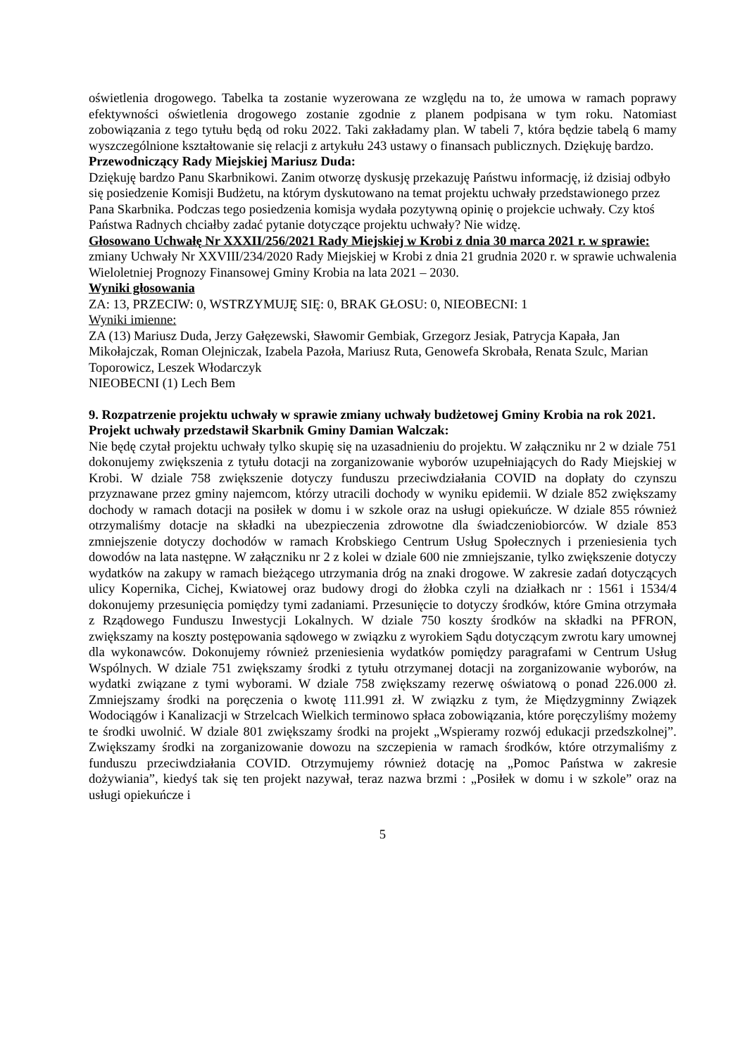oświetlenia drogowego. Tabelka ta zostanie wyzerowana ze względu na to, że umowa w ramach poprawy efektywności oświetlenia drogowego zostanie zgodnie z planem podpisana w tym roku. Natomiast zobowiązania z tego tytułu będą od roku 2022. Taki zakładamy plan. W tabeli 7, która będzie tabelą 6 mamy wyszczególnione kształtowanie się relacji z artykułu 243 ustawy o finansach publicznych. Dziękuję bardzo.
Przewodniczący Rady Miejskiej Mariusz Duda:
Dziękuję bardzo Panu Skarbnikowi. Zanim otworzę dyskusję przekazuję Państwu informację, iż dzisiaj odbyło się posiedzenie Komisji Budżetu, na którym dyskutowano na temat projektu uchwały przedstawionego przez Pana Skarbnika. Podczas tego posiedzenia komisja wydała pozytywną opinię o projekcie uchwały. Czy ktoś Państwa Radnych chciałby zadać pytanie dotyczące projektu uchwały? Nie widzę.
Głosowano Uchwałę Nr XXXII/256/2021 Rady Miejskiej w Krobi z dnia 30 marca 2021 r. w sprawie: zmiany Uchwały Nr XXVIII/234/2020 Rady Miejskiej w Krobi z dnia 21 grudnia 2020 r. w sprawie uchwalenia Wieloletniej Prognozy Finansowej Gminy Krobia na lata 2021 – 2030.
Wyniki głosowania
ZA: 13, PRZECIW: 0, WSTRZYMUJĘ SIĘ: 0, BRAK GŁOSU: 0, NIEOBECNI: 1
Wyniki imienne:
ZA (13) Mariusz Duda, Jerzy Gałęzewski, Sławomir Gembiak, Grzegorz Jesiak, Patrycja Kapała, Jan Mikołajczak, Roman Olejniczak, Izabela Pazoła, Mariusz Ruta, Genowefa Skrobała, Renata Szulc, Marian Toporowicz, Leszek Włodarczyk
NIEOBECNI (1) Lech Bem
9. Rozpatrzenie projektu uchwały w sprawie zmiany uchwały budżetowej Gminy Krobia na rok 2021.
Projekt uchwały przedstawił Skarbnik Gminy Damian Walczak:
Nie będę czytał projektu uchwały tylko skupię się na uzasadnieniu do projektu. W załączniku nr 2 w dziale 751 dokonujemy zwiększenia z tytułu dotacji na zorganizowanie wyborów uzupełniających do Rady Miejskiej w Krobi. W dziale 758 zwiększenie dotyczy funduszu przeciwdziałania COVID na dopłaty do czynszu przyznawane przez gminy najemcom, którzy utracili dochody w wyniku epidemii. W dziale 852 zwiększamy dochody w ramach dotacji na posiłek w domu i w szkole oraz na usługi opiekuńcze. W dziale 855 również otrzymaliśmy dotacje na składki na ubezpieczenia zdrowotne dla świadczeniobiorców. W dziale 853 zmniejszenie dotyczy dochodów w ramach Krobskiego Centrum Usług Społecznych i przeniesienia tych dowodów na lata następne. W załączniku nr 2 z kolei w dziale 600 nie zmniejszanie, tylko zwiększenie dotyczy wydatków na zakupy w ramach bieżącego utrzymania dróg na znaki drogowe. W zakresie zadań dotyczących ulicy Kopernika, Cichej, Kwiatowej oraz budowy drogi do żłobka czyli na działkach nr : 1561 i 1534/4 dokonujemy przesunięcia pomiędzy tymi zadaniami. Przesunięcie to dotyczy środków, które Gmina otrzymała z Rządowego Funduszu Inwestycji Lokalnych. W dziale 750 koszty środków na składki na PFRON, zwiększamy na koszty postępowania sądowego w związku z wyrokiem Sądu dotyczącym zwrotu kary umownej dla wykonawców. Dokonujemy również przeniesienia wydatków pomiędzy paragrafami w Centrum Usług Wspólnych. W dziale 751 zwiększamy środki z tytułu otrzymanej dotacji na zorganizowanie wyborów, na wydatki związane z tymi wyborami. W dziale 758 zwiększamy rezerwę oświatową o ponad 226.000 zł. Zmniejszamy środki na poręczenia o kwotę 111.991 zł. W związku z tym, że Międzygminny Związek Wodociągów i Kanalizacji w Strzelcach Wielkich terminowo spłaca zobowiązania, które poręczyliśmy możemy te środki uwolnić. W dziale 801 zwiększamy środki na projekt „Wspieramy rozwój edukacji przedszkolnej”. Zwiększamy środki na zorganizowanie dowozu na szczepienia w ramach środków, które otrzymaliśmy z funduszu przeciwdziałania COVID. Otrzymujemy również dotację na „Pomoc Państwa w zakresie dożywiania”, kiedyś tak się ten projekt nazywał, teraz nazwa brzmi : „Posiłek w domu i w szkole” oraz na usługi opiekuńcze i
5